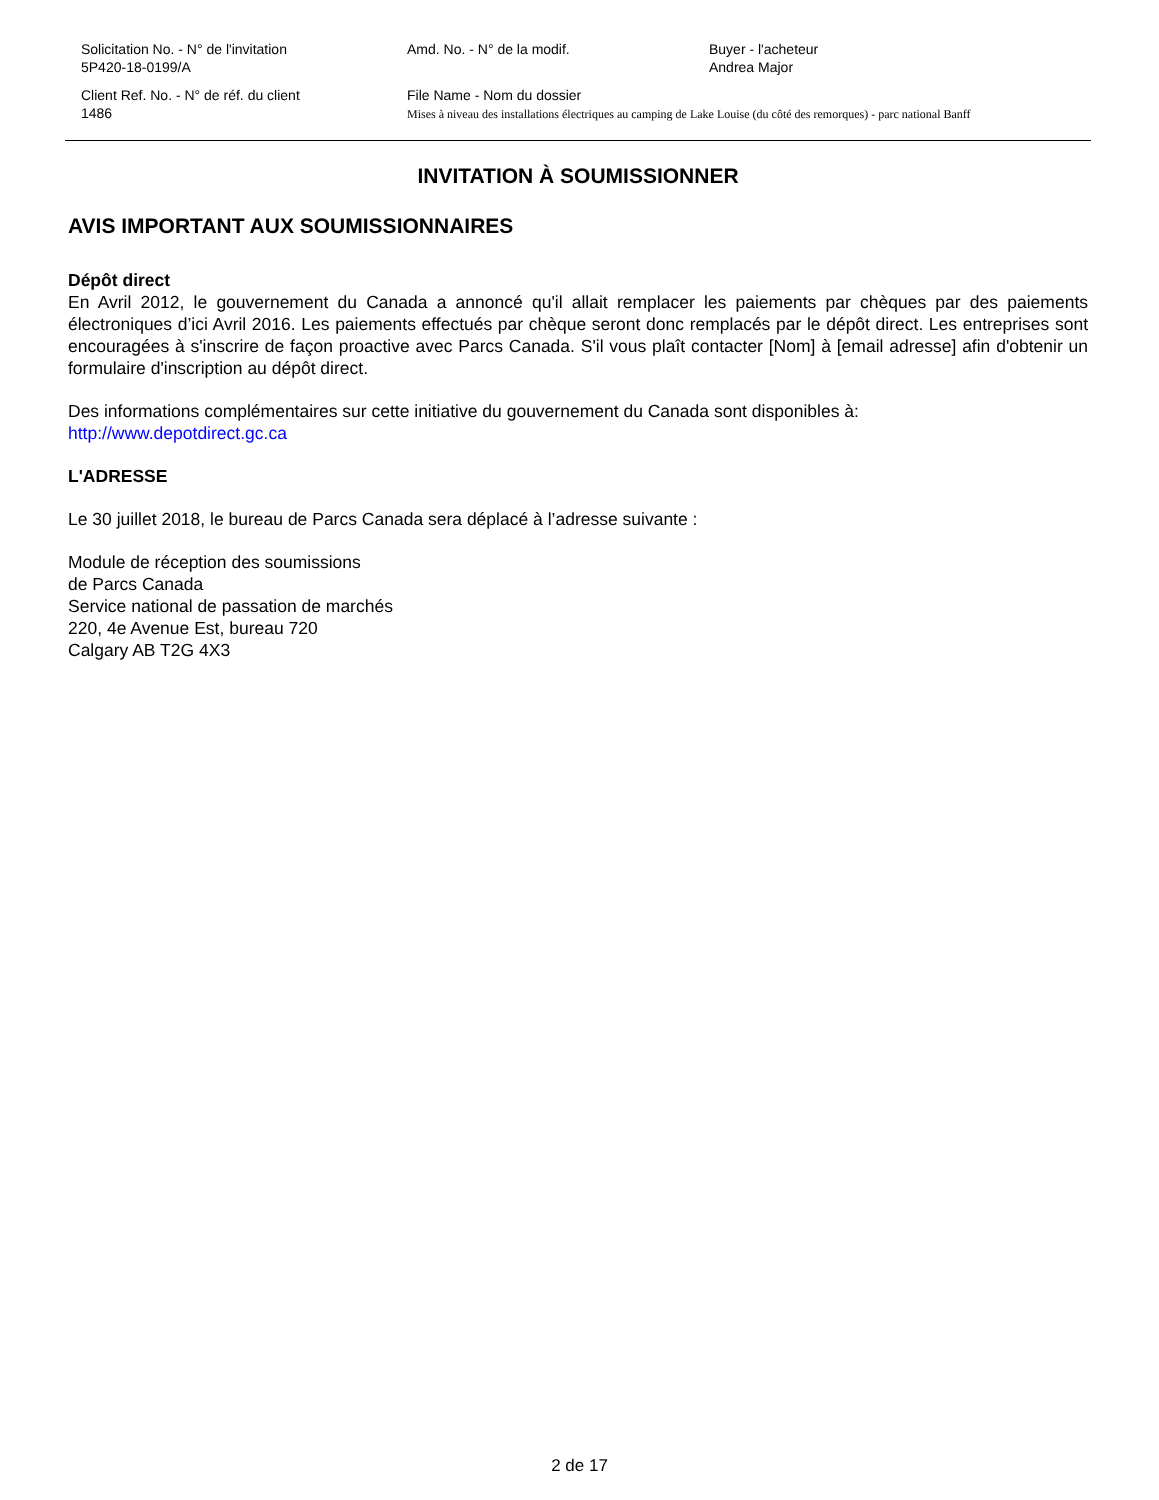Solicitation No. - N° de l'invitation
5P420-18-0199/A
Amd. No. - N° de la modif. Buyer - l'acheteur
Andrea Major
Client Ref. No. - N° de réf. du client
1486
File Name - Nom du dossier
Mises à niveau des installations électriques au camping de Lake Louise (du côté des remorques) - parc national Banff
INVITATION À SOUMISSIONNER
AVIS IMPORTANT AUX SOUMISSIONNAIRES
Dépôt direct
En Avril 2012, le gouvernement du Canada a annoncé qu'il allait remplacer les paiements par chèques par des paiements électroniques d’ici Avril 2016. Les paiements effectués par chèque seront donc remplacés par le dépôt direct. Les entreprises sont encouragées à s'inscrire de façon proactive avec Parcs Canada. S'il vous plaît contacter [Nom] à [email adresse] afin d'obtenir un formulaire d'inscription au dépôt direct.
Des informations complémentaires sur cette initiative du gouvernement du Canada sont disponibles à:
http://www.depotdirect.gc.ca
L'ADRESSE
Le 30 juillet 2018, le bureau de Parcs Canada sera déplacé à l’adresse suivante :
Module de réception des soumissions
de Parcs Canada
Service national de passation de marchés
220, 4e Avenue Est, bureau 720
Calgary AB T2G 4X3
2 de 17